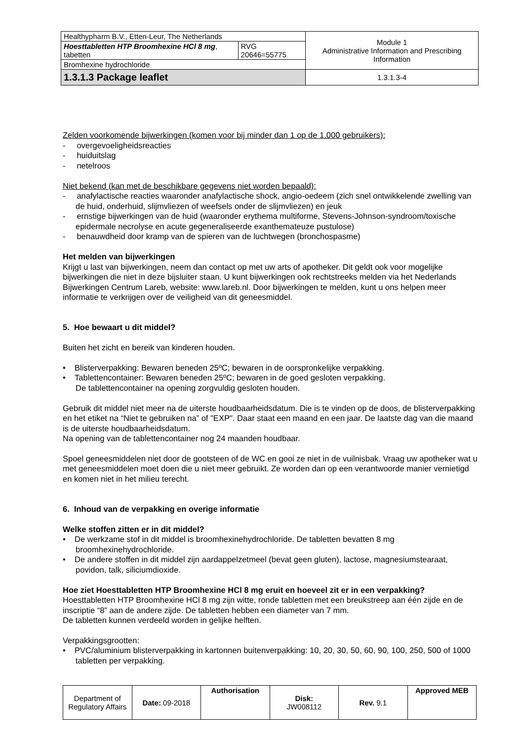| Healthypharm B.V., Etten-Leur, The Netherlands | | Module 1 Administrative Information and Prescribing Information |
| Hoesttabletten HTP Broomhexine HCl 8 mg , tabetten | RVG 20646=55775 | |
| Bromhexine hydrochloride | | |
| 1.3.1.3 Package leaflet | | 1.3.1.3-4 |
Zelden voorkomende bijwerkingen (komen voor bij minder dan 1 op de 1.000 gebruikers):
- overgevoeligheidsreacties
- huiduitslag
- netelroos
Niet bekend (kan met de beschikbare gegevens niet worden bepaald):
- anafylactische reacties waaronder anafylactische shock, angio-oedeem (zich snel ontwikkelende zwelling van de huid, onderhuid, slijmvliezen of weefsels onder de slijmvliezen) en jeuk
- ernstige bijwerkingen van de huid (waaronder erythema multiforme, Stevens-Johnson-syndroom/toxische epidermale necrolyse en acute gegeneraliseerde exanthemateuze pustulose)
- benauwdheid door kramp van de spieren van de luchtwegen (bronchospasme)
Het melden van bijwerkingen
Krijgt u last van bijwerkingen, neem dan contact op met uw arts of apotheker. Dit geldt ook voor mogelijke bijwerkingen die niet in deze bijsluiter staan. U kunt bijwerkingen ook rechtstreeks melden via het Nederlands Bijwerkingen Centrum Lareb, website: www.lareb.nl. Door bijwerkingen te melden, kunt u ons helpen meer informatie te verkrijgen over de veiligheid van dit geneesmiddel.
5. Hoe bewaart u dit middel?
Buiten het zicht en bereik van kinderen houden.
• Blisterverpakking: Bewaren beneden 25ºC; bewaren in de oorspronkelijke verpakking.
• Tablettencontainer: Bewaren beneden 25ºC; bewaren in de goed gesloten verpakking.
De tablettencontainer na opening zorgvuldig gesloten houden.
Gebruik dit middel niet meer na de uiterste houdbaarheidsdatum. Die is te vinden op de doos, de blisterverpakking en het etiket na “Niet te gebruiken na” of "EXP". Daar staat een maand en een jaar. De laatste dag van die maand is de uiterste houdbaarheidsdatum.
Na opening van de tablettencontainer nog 24 maanden houdbaar.
Spoel geneesmiddelen niet door de gootsteen of de WC en gooi ze niet in de vuilnisbak. Vraag uw apotheker wat u met geneesmiddelen moet doen die u niet meer gebruikt. Ze worden dan op een verantwoorde manier vernietigd en komen niet in het milieu terecht.
6. Inhoud van de verpakking en overige informatie
Welke stoffen zitten er in dit middel?
• De werkzame stof in dit middel is broomhexinehydrochloride. De tabletten bevatten 8 mg broomhexinehydrochloride.
• De andere stoffen in dit middel zijn aardappelzetmeel (bevat geen gluten), lactose, magnesiumstearaat, povidon, talk, siliciumdioxide.
Hoe ziet Hoesttabletten HTP Broomhexine HCl 8 mg eruit en hoeveel zit er in een verpakking?
Hoesttabletten HTP Broomhexine HCl 8 mg zijn witte, ronde tabletten met een breukstreep aan één zijde en de inscriptie “8” aan de andere zijde. De tabletten hebben een diameter van 7 mm.
De tabletten kunnen verdeeld worden in gelijke helften.
Verpakkingsgrootten:
• PVC/aluminium blisterverpakking in kartonnen buitenverpakking: 10, 20, 30, 50, 60, 90, 100, 250, 500 of 1000 tabletten per verpakking.
| Department of Regulatory Affairs | Date: 09-2018 | Authorisation | Disk: JW008112 | Rev. 9.1 | Approved MEB |